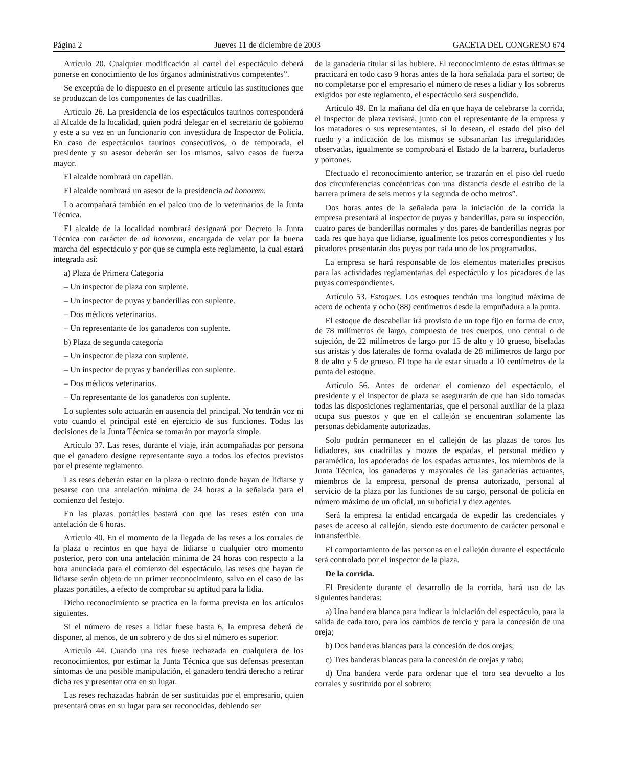Página 2 Jueves 11 de diciembre de 2003 GACETA DEL CONGRESO 674
Artículo 20. Cualquier modificación al cartel del espectáculo deberá ponerse en conocimiento de los órganos administrativos competentes”.
Se exceptúa de lo dispuesto en el presente artículo las sustituciones que se produzcan de los componentes de las cuadrillas.
Artículo 26. La presidencia de los espectáculos taurinos corresponderá al Alcalde de la localidad, quien podrá delegar en el secretario de gobierno y este a su vez en un funcionario con investidura de Inspector de Policía. En caso de espectáculos taurinos consecutivos, o de temporada, el presidente y su asesor deberán ser los mismos, salvo casos de fuerza mayor.
El alcalde nombrará un capellán.
El alcalde nombrará un asesor de la presidencia ad honorem.
Lo acompañará también en el palco uno de lo veterinarios de la Junta Técnica.
El alcalde de la localidad nombrará designará por Decreto la Junta Técnica con carácter de ad honorem, encargada de velar por la buena marcha del espectáculo y por que se cumpla este reglamento, la cual estará integrada así:
a) Plaza de Primera Categoría
– Un inspector de plaza con suplente.
– Un inspector de puyas y banderillas con suplente.
– Dos médicos veterinarios.
– Un representante de los ganaderos con suplente.
b) Plaza de segunda categoría
– Un inspector de plaza con suplente.
– Un inspector de puyas y banderillas con suplente.
– Dos médicos veterinarios.
– Un representante de los ganaderos con suplente.
Lo suplentes solo actuarán en ausencia del principal. No tendrán voz ni voto cuando el principal esté en ejercicio de sus funciones. Todas las decisiones de la Junta Técnica se tomarán por mayoría simple.
Artículo 37. Las reses, durante el viaje, irán acompañadas por persona que el ganadero designe representante suyo a todos los efectos previstos por el presente reglamento.
Las reses deberán estar en la plaza o recinto donde hayan de lidiarse y pesarse con una antelación mínima de 24 horas a la señalada para el comienzo del festejo.
En las plazas portátiles bastará con que las reses estén con una antelación de 6 horas.
Artículo 40. En el momento de la llegada de las reses a los corrales de la plaza o recintos en que haya de lidiarse o cualquier otro momento posterior, pero con una antelación mínima de 24 horas con respecto a la hora anunciada para el comienzo del espectáculo, las reses que hayan de lidiarse serán objeto de un primer reconocimiento, salvo en el caso de las plazas portátiles, a efecto de comprobar su aptitud para la lidia.
Dicho reconocimiento se practica en la forma prevista en los artículos siguientes.
Si el número de reses a lidiar fuese hasta 6, la empresa deberá de disponer, al menos, de un sobrero y de dos si el número es superior.
Artículo 44. Cuando una res fuese rechazada en cualquiera de los reconocimientos, por estimar la Junta Técnica que sus defensas presentan síntomas de una posible manipulación, el ganadero tendrá derecho a retirar dicha res y presentar otra en su lugar.
Las reses rechazadas habrán de ser sustituidas por el empresario, quien presentará otras en su lugar para ser reconocidas, debiendo ser
de la ganadería titular si las hubiere. El reconocimiento de estas últimas se practicará en todo caso 9 horas antes de la hora señalada para el sorteo; de no completarse por el empresario el número de reses a lidiar y los sobreros exigidos por este reglamento, el espectáculo será suspendido.
Artículo 49. En la mañana del día en que haya de celebrarse la corrida, el Inspector de plaza revisará, junto con el representante de la empresa y los matadores o sus representantes, si lo desean, el estado del piso del ruedo y a indicación de los mismos se subsanarían las irregularidades observadas, igualmente se comprobará el Estado de la barrera, burladeros y portones.
Efectuado el reconocimiento anterior, se trazarán en el piso del ruedo dos circunferencias concéntricas con una distancia desde el estribo de la barrera primera de seis metros y la segunda de ocho metros”.
Dos horas antes de la señalada para la iniciación de la corrida la empresa presentará al inspector de puyas y banderillas, para su inspección, cuatro pares de banderillas normales y dos pares de banderillas negras por cada res que haya que lidiarse, igualmente los petos correspondientes y los picadores presentarán dos puyas por cada uno de los programados.
La empresa se hará responsable de los elementos materiales precisos para las actividades reglamentarias del espectáculo y los picadores de las puyas correspondientes.
Artículo 53. Estoques. Los estoques tendrán una longitud máxima de acero de ochenta y ocho (88) centímetros desde la empuñadura a la punta.
El estoque de descabellar irá provisto de un tope fijo en forma de cruz, de 78 milímetros de largo, compuesto de tres cuerpos, uno central o de sujeción, de 22 milímetros de largo por 15 de alto y 10 grueso, biseladas sus aristas y dos laterales de forma ovalada de 28 milímetros de largo por 8 de alto y 5 de grueso. El tope ha de estar situado a 10 centímetros de la punta del estoque.
Artículo 56. Antes de ordenar el comienzo del espectáculo, el presidente y el inspector de plaza se asegurarán de que han sido tomadas todas las disposiciones reglamentarias, que el personal auxiliar de la plaza ocupa sus puestos y que en el callejón se encuentran solamente las personas debidamente autorizadas.
Solo podrán permanecer en el callejón de las plazas de toros los lidiadores, sus cuadrillas y mozos de espadas, el personal médico y paramédico, los apoderados de los espadas actuantes, los miembros de la Junta Técnica, los ganaderos y mayorales de las ganaderías actuantes, miembros de la empresa, personal de prensa autorizado, personal al servicio de la plaza por las funciones de su cargo, personal de policía en número máximo de un oficial, un suboficial y diez agentes.
Será la empresa la entidad encargada de expedir las credenciales y pases de acceso al callejón, siendo este documento de carácter personal e intransferible.
El comportamiento de las personas en el callejón durante el espectáculo será controlado por el inspector de la plaza.
De la corrida.
El Presidente durante el desarrollo de la corrida, hará uso de las siguientes banderas:
a) Una bandera blanca para indicar la iniciación del espectáculo, para la salida de cada toro, para los cambios de tercio y para la concesión de una oreja;
b) Dos banderas blancas para la concesión de dos orejas;
c) Tres banderas blancas para la concesión de orejas y rabo;
d) Una bandera verde para ordenar que el toro sea devuelto a los corrales y sustituido por el sobrero;